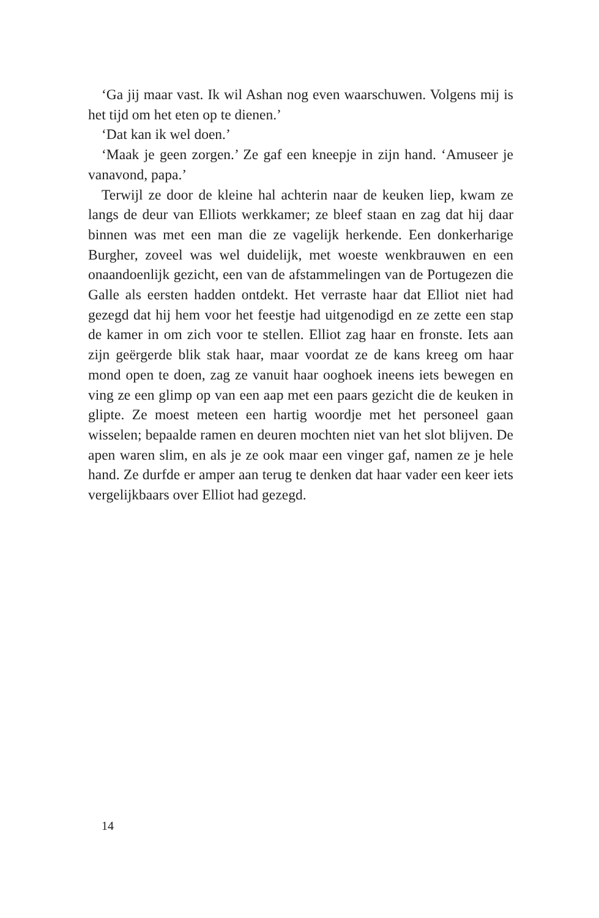‘Ga jij maar vast. Ik wil Ashan nog even waarschuwen. Volgens mij is het tijd om het eten op te dienen.’
‘Dat kan ik wel doen.’
‘Maak je geen zorgen.’ Ze gaf een kneepje in zijn hand. ‘Amuseer je vanavond, papa.’
Terwijl ze door de kleine hal achterin naar de keuken liep, kwam ze langs de deur van Elliots werkkamer; ze bleef staan en zag dat hij daar binnen was met een man die ze vagelijk herkende. Een donkerharige Burgher, zoveel was wel duidelijk, met woeste wenkbrauwen en een onaandoenlijk gezicht, een van de afstammelingen van de Portugezen die Galle als eersten hadden ontdekt. Het verraste haar dat Elliot niet had gezegd dat hij hem voor het feestje had uitgenodigd en ze zette een stap de kamer in om zich voor te stellen. Elliot zag haar en fronste. Iets aan zijn geërgerde blik stak haar, maar voordat ze de kans kreeg om haar mond open te doen, zag ze vanuit haar ooghoek ineens iets bewegen en ving ze een glimp op van een aap met een paars gezicht die de keuken in glipte. Ze moest meteen een hartig woordje met het personeel gaan wisselen; bepaalde ramen en deuren mochten niet van het slot blijven. De apen waren slim, en als je ze ook maar een vinger gaf, namen ze je hele hand. Ze durfde er amper aan terug te denken dat haar vader een keer iets vergelijkbaars over Elliot had gezegd.
14